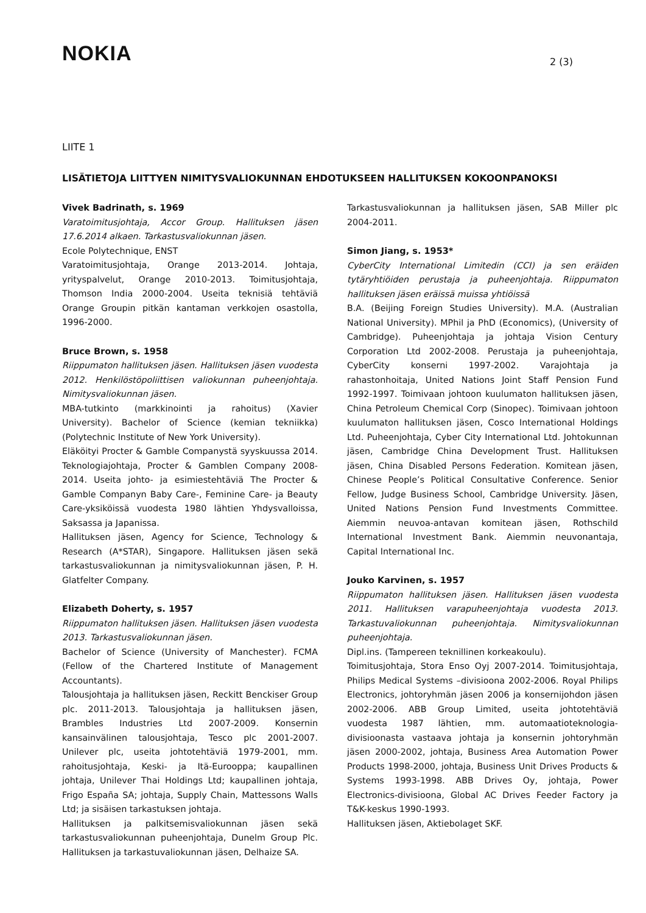NOKIA
2 (3)
LIITE 1
LISÄTIETOJA LIITTYEN NIMITYSVALIOKUNNAN EHDOTUKSEEN HALLITUKSEN KOKOONPANOKSI
Vivek Badrinath, s. 1969
Varatoimitusjohtaja, Accor Group. Hallituksen jäsen 17.6.2014 alkaen. Tarkastusvaliokunnan jäsen.
Ecole Polytechnique, ENST
Varatoimitusjohtaja, Orange 2013-2014. Johtaja, yrityspalvelut, Orange 2010-2013. Toimitusjohtaja, Thomson India 2000-2004. Useita teknisiä tehtäviä Orange Groupin pitkän kantaman verkkojen osastolla, 1996-2000.
Bruce Brown, s. 1958
Riippumaton hallituksen jäsen. Hallituksen jäsen vuodesta 2012. Henkilöstöpoliittisen valiokunnan puheenjohtaja. Nimitysvaliokunnan jäsen.
MBA-tutkinto (markkinointi ja rahoitus) (Xavier University). Bachelor of Science (kemian tekniikka) (Polytechnic Institute of New York University).
Eläköityi Procter & Gamble Companystä syyskuussa 2014. Teknologiajohtaja, Procter & Gamblen Company 2008-2014. Useita johto- ja esimiestehtäviä The Procter & Gamble Companyn Baby Care-, Feminine Care- ja Beauty Care-yksiköissä vuodesta 1980 lähtien Yhdysvalloissa, Saksassa ja Japanissa.
Hallituksen jäsen, Agency for Science, Technology & Research (A*STAR), Singapore. Hallituksen jäsen sekä tarkastusvaliokunnan ja nimitysvaliokunnan jäsen, P. H. Glatfelter Company.
Elizabeth Doherty, s. 1957
Riippumaton hallituksen jäsen. Hallituksen jäsen vuodesta 2013. Tarkastusvaliokunnan jäsen.
Bachelor of Science (University of Manchester). FCMA (Fellow of the Chartered Institute of Management Accountants).
Talousjohtaja ja hallituksen jäsen, Reckitt Benckiser Group plc. 2011-2013. Talousjohtaja ja hallituksen jäsen, Brambles Industries Ltd 2007-2009. Konsernin kansainvälinen talousjohtaja, Tesco plc 2001-2007. Unilever plc, useita johtotehtäviä 1979-2001, mm. rahoitusjohtaja, Keski- ja Itä-Eurooppa; kaupallinen johtaja, Unilever Thai Holdings Ltd; kaupallinen johtaja, Frigo España SA; johtaja, Supply Chain, Mattessons Walls Ltd; ja sisäisen tarkastuksen johtaja.
Hallituksen ja palkitsemisvaliokunnan jäsen sekä tarkastusvaliokunnan puheenjohtaja, Dunelm Group Plc. Hallituksen ja tarkastuvaliokunnan jäsen, Delhaize SA.
Tarkastusvaliokunnan ja hallituksen jäsen, SAB Miller plc 2004-2011.
Simon Jiang, s. 1953*
CyberCity International Limitedin (CCI) ja sen eräiden tytäryhtiöiden perustaja ja puheenjohtaja. Riippumaton hallituksen jäsen eräissä muissa yhtiöissä
B.A. (Beijing Foreign Studies University). M.A. (Australian National University). MPhil ja PhD (Economics), (University of Cambridge). Puheenjohtaja ja johtaja Vision Century Corporation Ltd 2002-2008. Perustaja ja puheenjohtaja, CyberCity konserni 1997-2002. Varajohtaja ja rahastonhoitaja, United Nations Joint Staff Pension Fund 1992-1997. Toimivaan johtoon kuulumaton hallituksen jäsen, China Petroleum Chemical Corp (Sinopec). Toimivaan johtoon kuulumaton hallituksen jäsen, Cosco International Holdings Ltd. Puheenjohtaja, Cyber City International Ltd. Johtokunnan jäsen, Cambridge China Development Trust. Hallituksen jäsen, China Disabled Persons Federation. Komitean jäsen, Chinese People’s Political Consultative Conference. Senior Fellow, Judge Business School, Cambridge University. Jäsen, United Nations Pension Fund Investments Committee. Aiemmin neuvoa-antavan komitean jäsen, Rothschild International Investment Bank. Aiemmin neuvonantaja, Capital International Inc.
Jouko Karvinen, s. 1957
Riippumaton hallituksen jäsen. Hallituksen jäsen vuodesta 2011. Hallituksen varapuheenjohtaja vuodesta 2013. Tarkastuvaliokunnan puheenjohtaja. Nimitysvaliokunnan puheenjohtaja.
Dipl.ins. (Tampereen teknillinen korkeakoulu).
Toimitusjohtaja, Stora Enso Oyj 2007-2014. Toimitusjohtaja, Philips Medical Systems –divisioona 2002-2006. Royal Philips Electronics, johtoryhmän jäsen 2006 ja konsernijohdon jäsen 2002-2006. ABB Group Limited, useita johtotehtäviä vuodesta 1987 lähtien, mm. automaatioteknologia-divisioonasta vastaava johtaja ja konsernin johtoryhmän jäsen 2000-2002, johtaja, Business Area Automation Power Products 1998-2000, johtaja, Business Unit Drives Products & Systems 1993-1998. ABB Drives Oy, johtaja, Power Electronics-divisioona, Global AC Drives Feeder Factory ja T&K-keskus 1990-1993.
Hallituksen jäsen, Aktiebolaget SKF.